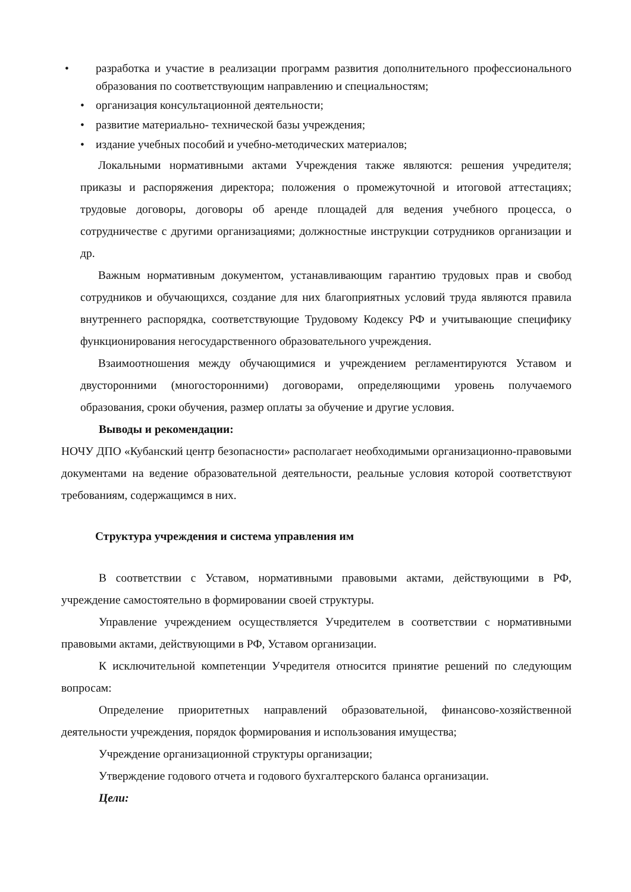• разработка и участие в реализации программ развития дополнительного профессионального образования по соответствующим направлению и специальностям;
• организация консультационной деятельности;
• развитие материально- технической базы учреждения;
• издание учебных пособий и учебно-методических материалов;
Локальными нормативными актами Учреждения также являются: решения учредителя; приказы и распоряжения директора; положения о промежуточной и итоговой аттестациях; трудовые договоры, договоры об аренде площадей для ведения учебного процесса, о сотрудничестве с другими организациями; должностные инструкции сотрудников организации и др.
Важным нормативным документом, устанавливающим гарантию трудовых прав и свобод сотрудников и обучающихся, создание для них благоприятных условий труда являются правила внутреннего распорядка, соответствующие Трудовому Кодексу РФ и учитывающие специфику функционирования негосударственного образовательного учреждения.
Взаимоотношения между обучающимися и учреждением регламентируются Уставом и двусторонними (многосторонними) договорами, определяющими уровень получаемого образования, сроки обучения, размер оплаты за обучение и другие условия.
Выводы и рекомендации:
НОЧУ ДПО «Кубанский центр безопасности» располагает необходимыми организационно-правовыми документами на ведение образовательной деятельности, реальные условия которой соответствуют требованиям, содержащимся в них.
Структура учреждения и система управления им
В соответствии с Уставом, нормативными правовыми актами, действующими в РФ, учреждение самостоятельно в формировании своей структуры.
Управление учреждением осуществляется Учредителем в соответствии с нормативными правовыми актами, действующими в РФ, Уставом организации.
К исключительной компетенции Учредителя относится принятие решений по следующим вопросам:
Определение приоритетных направлений образовательной, финансово-хозяйственной деятельности учреждения, порядок формирования и использования имущества;
Учреждение организационной структуры организации;
Утверждение годового отчета и годового бухгалтерского баланса организации.
Цели: